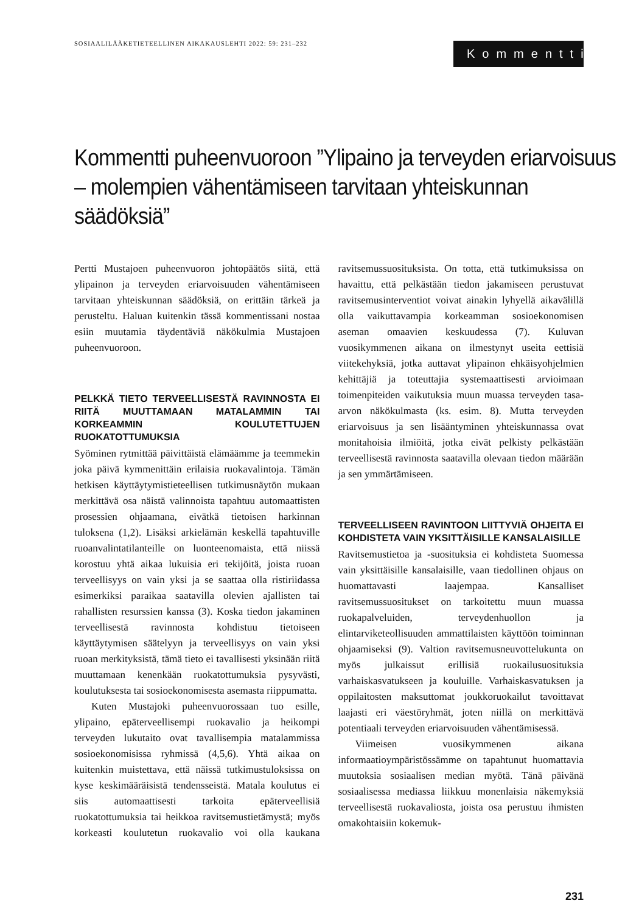SOSIAALILÄÄKETIETEELLINEN AIKAKAUSLEHTI 2022: 59: 231–232
Kommentti
Kommentti puheenvuoroon ”Ylipaino ja terveyden eriarvoisuus – molempien vähentämiseen tarvitaan yhteiskunnan säädöksiä”
Pertti Mustajoen puheenvuoron johtopäätös siitä, että ylipainon ja terveyden eriarvoisuuden vähentämiseen tarvitaan yhteiskunnan säädöksiä, on erittäin tärkeä ja perusteltu. Haluan kuitenkin tässä kommentissani nostaa esiin muutamia täydentäviä näkökulmia Mustajoen puheenvuoroon.
PELKKÄ TIETO TERVEELLISESTÄ RAVINNOSTA EI RIITÄ MUUTTAMAAN MATALAMMIN TAI KORKEAMMIN KOULUTETTUJEN RUOKATOTTUMUKSIA
Syöminen rytmittää päivittäistä elämäämme ja teemmekin joka päivä kymmenittäin erilaisia ruokavalintoja. Tämän hetkisen käyttäytymistieteellisen tutkimusnäytön mukaan merkittävä osa näistä valinnoista tapahtuu automaattisten prosessien ohjaamana, eivätkä tietoisen harkinnan tuloksena (1,2). Lisäksi arkielämän keskellä tapahtuville ruoanvalintatilanteille on luonteenomaista, että niissä korostuu yhtä aikaa lukuisia eri tekijöitä, joista ruoan terveellisyys on vain yksi ja se saattaa olla ristiriidassa esimerkiksi paraikaa saatavilla olevien ajallisten tai rahallisten resurssien kanssa (3). Koska tiedon jakaminen terveellisestä ravinnosta kohdistuu tietoiseen käyttäytymisen säätelyyn ja terveellisyys on vain yksi ruoan merkityksistä, tämä tieto ei tavallisesti yksinään riitä muuttamaan kenenkään ruokatottumuksia pysyvästi, koulutuksesta tai sosioekonomisesta asemasta riippumatta.
Kuten Mustajoki puheenvuorossaan tuo esille, ylipaino, epäterveellisempi ruokavalio ja heikompi terveyden lukutaito ovat tavallisempia matalammissa sosioekonomisissa ryhmissä (4,5,6). Yhtä aikaa on kuitenkin muistettava, että näissä tutkimustuloksissa on kyse keskimääräisistä tendensseistä. Matala koulutus ei siis automaattisesti tarkoita epäterveellisiä ruokatottumuksia tai heikkoa ravitsemustietämystä; myös korkeasti koulutetun ruokavalio voi olla kaukana ravitsemussuosituksista. On totta, että tutkimuksissa on havaittu, että pelkästään tiedon jakamiseen perustuvat ravitsemusinterventiot voivat ainakin lyhyellä aikavälillä olla vaikuttavampia korkeamman sosioekonomisen aseman omaavien keskuudessa (7). Kuluvan vuosikymmenen aikana on ilmestynyt useita eettisiä viitekehyksiä, jotka auttavat ylipainon ehkäisyohjelmien kehittäjiä ja toteuttajia systemaattisesti arvioimaan toimenpiteiden vaikutuksia muun muassa terveyden tasa-arvon näkökulmasta (ks. esim. 8). Mutta terveyden eriarvoisuus ja sen lisääntyminen yhteiskunnassa ovat monitahoisia ilmiöitä, jotka eivät pelkisty pelkästään terveellisestä ravinnosta saatavilla olevaan tiedon määrään ja sen ymmärtämiseen.
TERVEELLISEEN RAVINTOON LIITTYVIÄ OHJEITA EI KOHDISTETA VAIN YKSITTÄISILLE KANSALAISILLE
Ravitsemustietoa ja -suosituksia ei kohdisteta Suomessa vain yksittäisille kansalaisille, vaan tiedollinen ohjaus on huomattavasti laajempaa. Kansalliset ravitsemussuositukset on tarkoitettu muun muassa ruokapalveluiden, terveydenhuollon ja elintarviketeollisuuden ammattilaisten käyttöön toiminnan ohjaamiseksi (9). Valtion ravitsemusneuvottelukunta on myös julkaissut erillisiä ruokailusuosituksia varhaiskasvatukseen ja kouluille. Varhaiskasvatuksen ja oppilaitosten maksuttomat joukkoruokailut tavoittavat laajasti eri väestöryhmät, joten niillä on merkittävä potentiaali terveyden eriarvoisuuden vähentämisessä.
Viimeisen vuosikymmenen aikana informaatioympäristössämme on tapahtunut huomattavia muutoksia sosiaalisen median myötä. Tänä päivänä sosiaalisessa mediassa liikkuu monenlaisia näkemyksiä terveellisestä ruokavaliosta, joista osa perustuu ihmisten omakohtaisiin kokemuk-
231